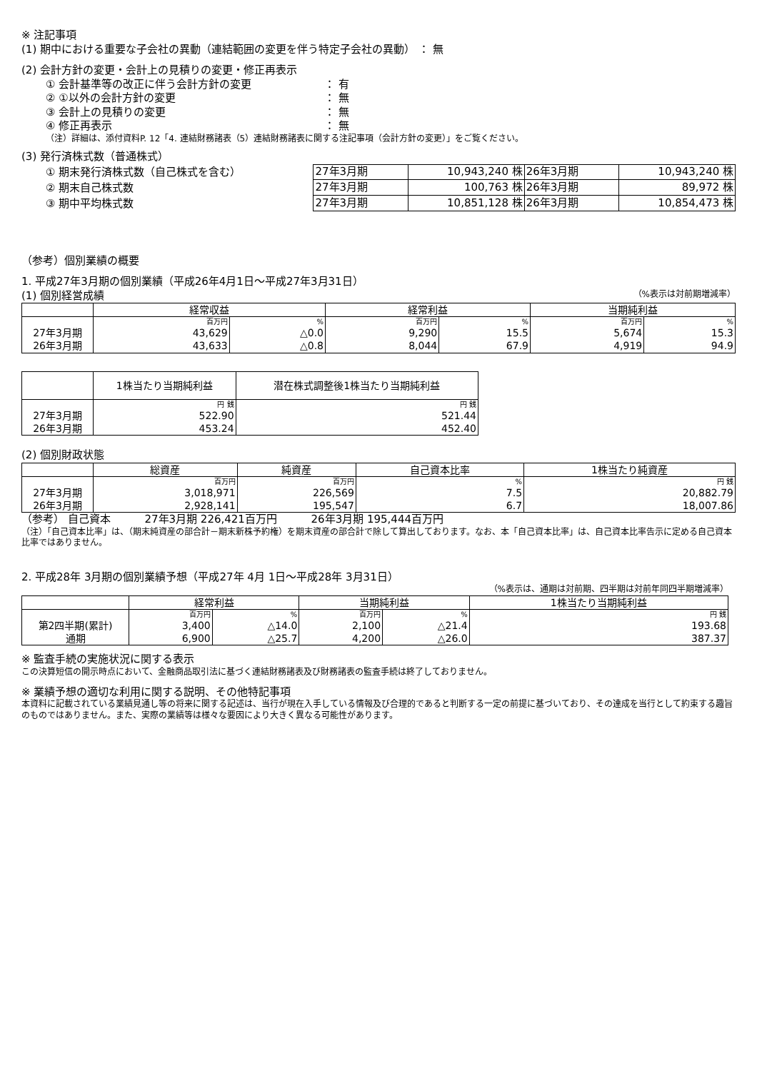※ 注記事項
(1) 期中における重要な子会社の異動（連結範囲の変更を伴う特定子会社の異動） ： 無
(2) 会計方針の変更・会計上の見積りの変更・修正再表示
① 会計基準等の改正に伴う会計方針の変更 ： 有
② ①以外の会計方針の変更 ： 無
③ 会計上の見積りの変更 ： 無
④ 修正再表示 ： 無
（注）詳細は、添付資料P. 12「4. 連結財務諸表（5）連結財務諸表に関する注記事項（会計方針の変更）」をご覧ください。
(3) 発行済株式数（普通株式）
① 期末発行済株式数（自己株式を含む）
② 期末自己株式数
③ 期中平均株式数
| 27年3月期 | 10,943,240 株 | 26年3月期 | 10,943,240 株 |
| 27年3月期 | 100,763 株 | 26年3月期 | 89,972 株 |
| 27年3月期 | 10,851,128 株 | 26年3月期 | 10,854,473 株 |
（参考）個別業績の概要
1. 平成27年3月期の個別業績（平成26年4月1日～平成27年3月31日）
(1) 個別経営成績 （%表示は対前期増減率）
| | 経常収益 | | 経常利益 | | 当期純利益 | |
| | 百万円 | % | 百万円 | % | 百万円 | % |
| 27年3月期 | 43,629 | △0.0 | 9,290 | 15.5 | 5,674 | 15.3 |
| 26年3月期 | 43,633 | △0.8 | 8,044 | 67.9 | 4,919 | 94.9 |
| | 1株当たり当期純利益 | 潜在株式調整後1株当たり当期純利益 |
| | 円 銭 | 円 銭 |
| 27年3月期 | 522.90 | 521.44 |
| 26年3月期 | 453.24 | 452.40 |
(2) 個別財政状態
| | 総資産 | 純資産 | 自己資本比率 | 1株当たり純資産 |
| | 百万円 | 百万円 | % | 円 銭 |
| 27年3月期 | 3,018,971 | 226,569 | 7.5 | 20,882.79 |
| 26年3月期 | 2,928,141 | 195,547 | 6.7 | 18,007.86 |
（参考） 自己資本 27年3月期 226,421百万円 26年3月期 195,444百万円
（注）「自己資本比率」は、（期末純資産の部合計－期末新株予約権）を期末資産の部合計で除して算出しております。なお、本「自己資本比率」は、自己資本比率告示に定める自己資本比率ではありません。
2. 平成28年 3月期の個別業績予想（平成27年 4月 1日～平成28年 3月31日）
（%表示は、通期は対前期、四半期は対前年同四半期増減率）
| | 経常利益 | | 当期純利益 | | 1株当たり当期純利益 |
| | 百万円 | % | 百万円 | % | 円 銭 |
| 第2四半期(累計) | 3,400 | △14.0 | 2,100 | △21.4 | 193.68 |
| 通期 | 6,900 | △25.7 | 4,200 | △26.0 | 387.37 |
※ 監査手続の実施状況に関する表示
この決算短信の開示時点において、金融商品取引法に基づく連結財務諸表及び財務諸表の監査手続は終了しておりません。
※ 業績予想の適切な利用に関する説明、その他特記事項
本資料に記載されている業績見通し等の将来に関する記述は、当行が現在入手している情報及び合理的であると判断する一定の前提に基づいており、その達成を当行として約束する趣旨のものではありません。また、実際の業績等は様々な要因により大きく異なる可能性があります。